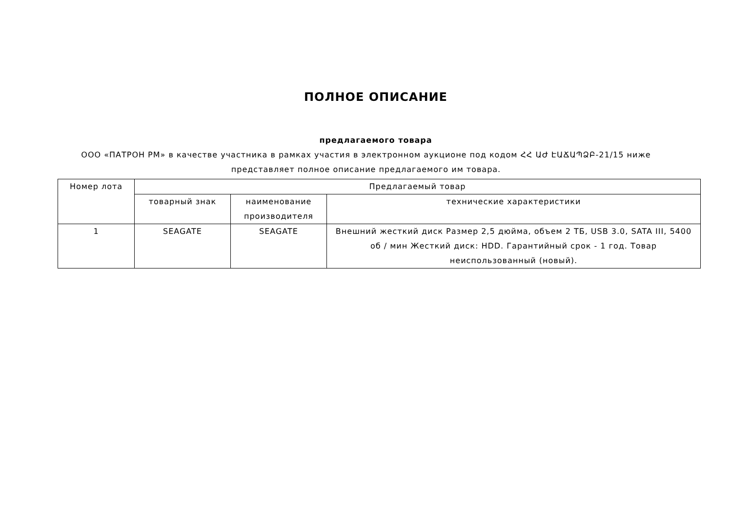ПОЛНОЕ ОПИСАНИЕ
предлагаемого товара
ООО «ПАТРОН РМ» в качестве участника в рамках участия в электронном аукционе под кодом ՀՀ ԱԺ ԷԱՃԱՊՁԲ-21/15 ниже представляет полное описание предлагаемого им товара.
| Номер лота | Предлагаемый товар | | |
| --- | --- | --- | --- |
| | товарный знак | наименование производителя | технические характеристики |
| 1 | SEAGATE | SEAGATE | Внешний жесткий диск Размер 2,5 дюйма, объем 2 ТБ, USB 3.0, SATA III, 5400 об / мин Жесткий диск: HDD. Гарантийный срок - 1 год. Товар неиспользованный (новый). |